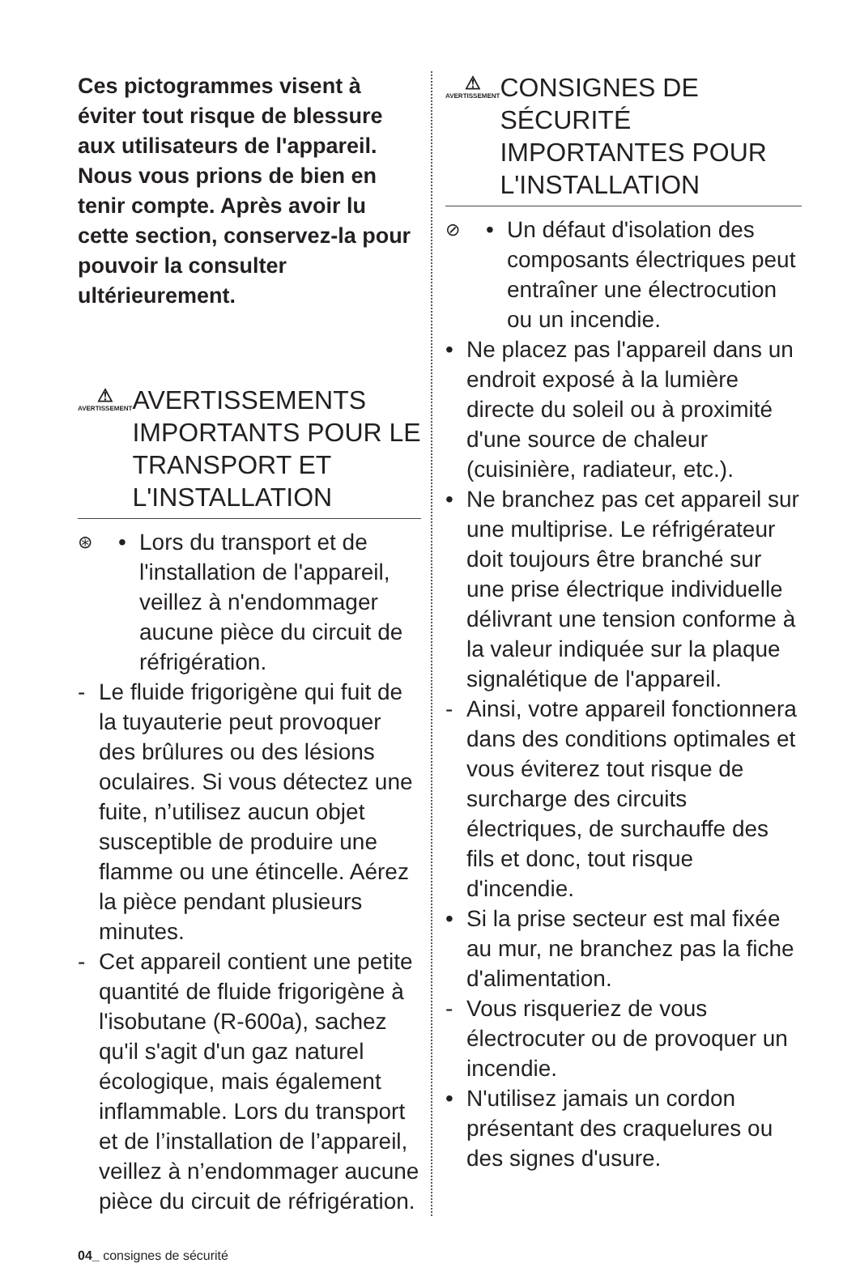Ces pictogrammes visent à éviter tout risque de blessure aux utilisateurs de l'appareil. Nous vous prions de bien en tenir compte. Après avoir lu cette section, conservez-la pour pouvoir la consulter ultérieurement.
⚠
AVERTISSEMENT
AVERTISSEMENTS IMPORTANTS POUR LE TRANSPORT ET L'INSTALLATION
⊛
• Lors du transport et de l'installation de l'appareil, veillez à n'endommager aucune pièce du circuit de réfrigération.
- Le fluide frigorigène qui fuit de la tuyauterie peut provoquer des brûlures ou des lésions oculaires. Si vous détectez une fuite, n’utilisez aucun objet susceptible de produire une flamme ou une étincelle. Aérez la pièce pendant plusieurs minutes.
- Cet appareil contient une petite quantité de fluide frigorigène à l'isobutane (R-600a), sachez qu'il s'agit d'un gaz naturel écologique, mais également inflammable. Lors du transport et de l’installation de l’appareil, veillez à n’endommager aucune pièce du circuit de réfrigération.
⚠
AVERTISSEMENT
CONSIGNES DE SÉCURITÉ IMPORTANTES POUR L'INSTALLATION
⊘
• Un défaut d'isolation des composants électriques peut entraîner une électrocution ou un incendie.
• Ne placez pas l'appareil dans un endroit exposé à la lumière directe du soleil ou à proximité d'une source de chaleur (cuisinière, radiateur, etc.).
• Ne branchez pas cet appareil sur une multiprise. Le réfrigérateur doit toujours être branché sur une prise électrique individuelle délivrant une tension conforme à la valeur indiquée sur la plaque signalétique de l'appareil.
- Ainsi, votre appareil fonctionnera dans des conditions optimales et vous éviterez tout risque de surcharge des circuits électriques, de surchauffe des fils et donc, tout risque d'incendie.
• Si la prise secteur est mal fixée au mur, ne branchez pas la fiche d'alimentation.
- Vous risqueriez de vous électrocuter ou de provoquer un incendie.
• N'utilisez jamais un cordon présentant des craquelures ou des signes d'usure.
04_ consignes de sécurité